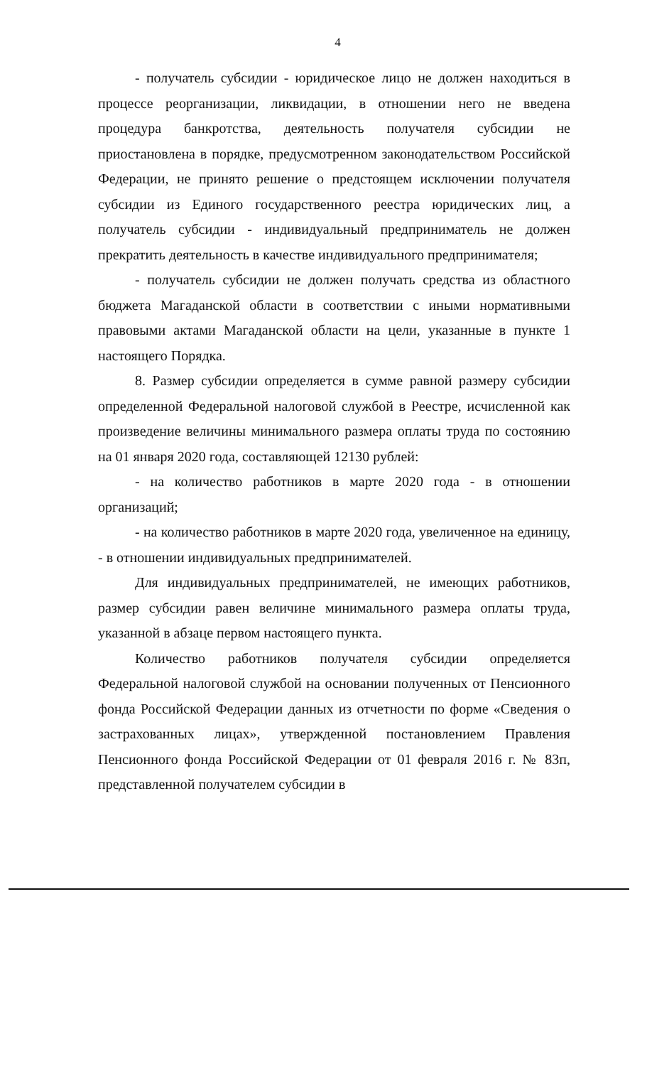4
- получатель субсидии - юридическое лицо не должен находиться в процессе реорганизации, ликвидации, в отношении него не введена процедура банкротства, деятельность получателя субсидии не приостановлена в порядке, предусмотренном законодательством Российской Федерации, не принято решение о предстоящем исключении получателя субсидии из Единого государственного реестра юридических лиц, а получатель субсидии - индивидуальный предприниматель не должен прекратить деятельность в качестве индивидуального предпринимателя;
- получатель субсидии не должен получать средства из областного бюджета Магаданской области в соответствии с иными нормативными правовыми актами Магаданской области на цели, указанные в пункте 1 настоящего Порядка.
8. Размер субсидии определяется в сумме равной размеру субсидии определенной Федеральной налоговой службой в Реестре, исчисленной как произведение величины минимального размера оплаты труда по состоянию на 01 января 2020 года, составляющей 12130 рублей:
- на количество работников в марте 2020 года - в отношении организаций;
- на количество работников в марте 2020 года, увеличенное на единицу, - в отношении индивидуальных предпринимателей.
Для индивидуальных предпринимателей, не имеющих работников, размер субсидии равен величине минимального размера оплаты труда, указанной в абзаце первом настоящего пункта.
Количество работников получателя субсидии определяется Федеральной налоговой службой на основании полученных от Пенсионного фонда Российской Федерации данных из отчетности по форме «Сведения о застрахованных лицах», утвержденной постановлением Правления Пенсионного фонда Российской Федерации от 01 февраля 2016 г. № 83п, представленной получателем субсидии в